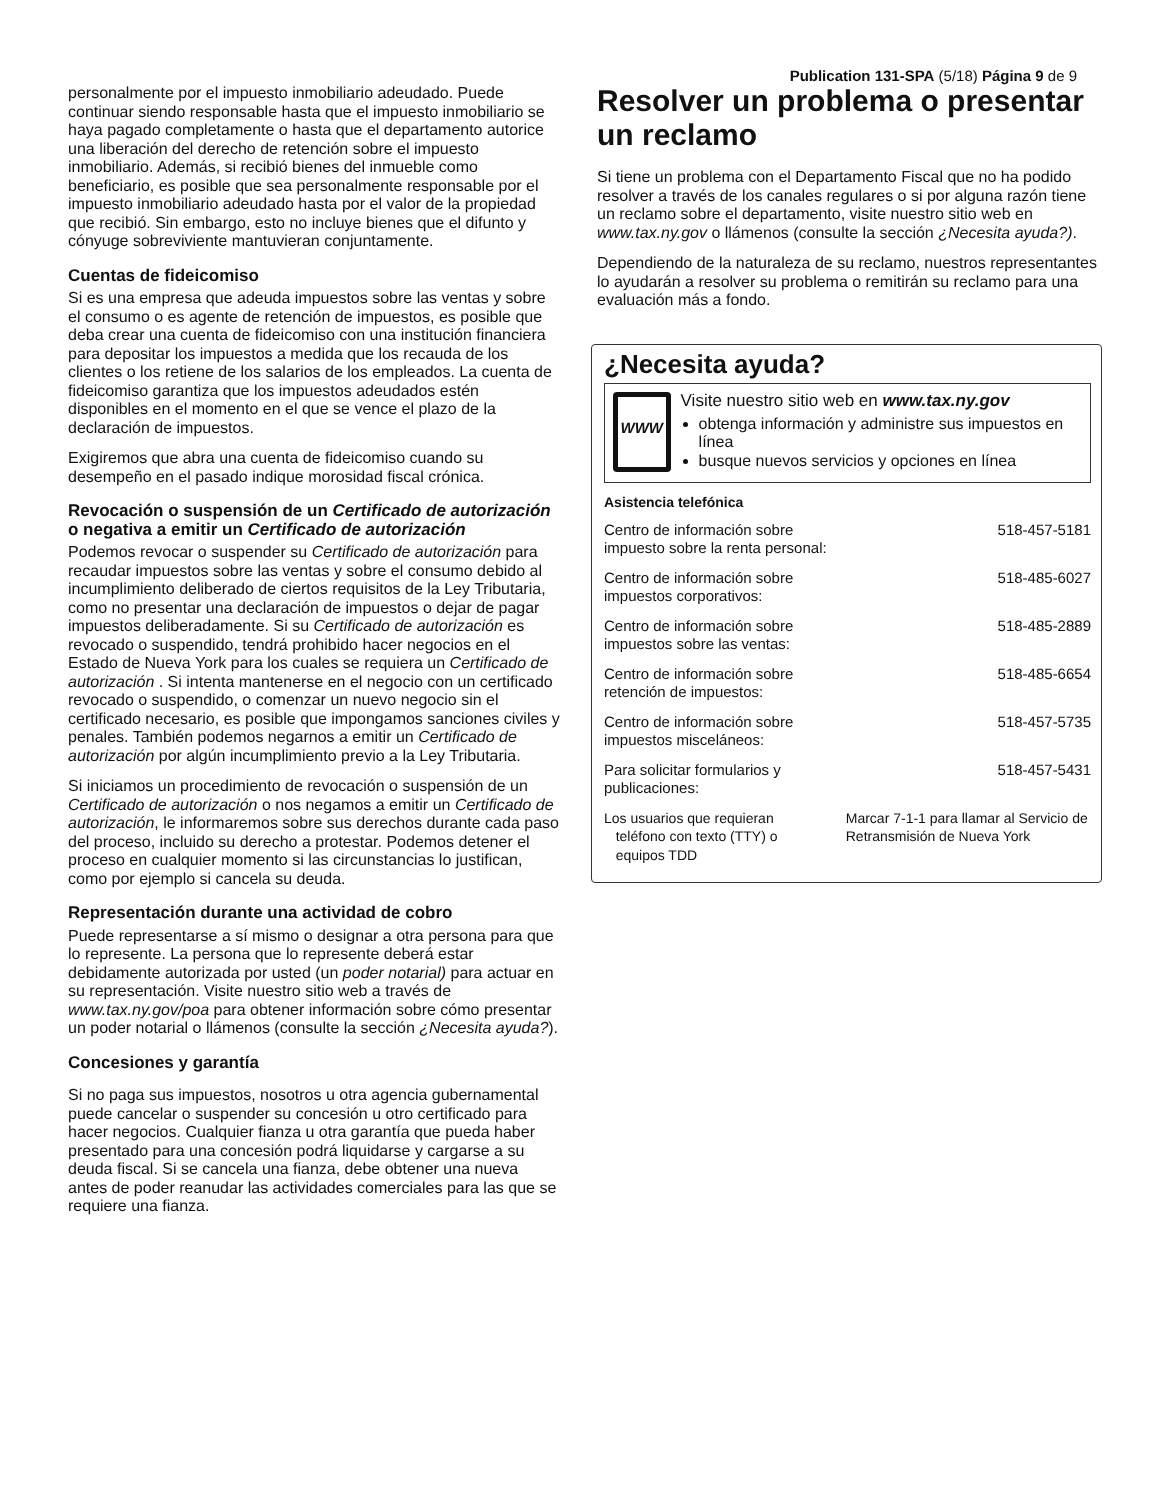Publication 131-SPA (5/18) Página 9 de 9
personalmente por el impuesto inmobiliario adeudado. Puede continuar siendo responsable hasta que el impuesto inmobiliario se haya pagado completamente o hasta que el departamento autorice una liberación del derecho de retención sobre el impuesto inmobiliario. Además, si recibió bienes del inmueble como beneficiario, es posible que sea personalmente responsable por el impuesto inmobiliario adeudado hasta por el valor de la propiedad que recibió. Sin embargo, esto no incluye bienes que el difunto y cónyuge sobreviviente mantuvieran conjuntamente.
Cuentas de fideicomiso
Si es una empresa que adeuda impuestos sobre las ventas y sobre el consumo o es agente de retención de impuestos, es posible que deba crear una cuenta de fideicomiso con una institución financiera para depositar los impuestos a medida que los recauda de los clientes o los retiene de los salarios de los empleados. La cuenta de fideicomiso garantiza que los impuestos adeudados estén disponibles en el momento en el que se vence el plazo de la declaración de impuestos.
Exigiremos que abra una cuenta de fideicomiso cuando su desempeño en el pasado indique morosidad fiscal crónica.
Revocación o suspensión de un Certificado de autorización o negativa a emitir un Certificado de autorización
Podemos revocar o suspender su Certificado de autorización para recaudar impuestos sobre las ventas y sobre el consumo debido al incumplimiento deliberado de ciertos requisitos de la Ley Tributaria, como no presentar una declaración de impuestos o dejar de pagar impuestos deliberadamente. Si su Certificado de autorización es revocado o suspendido, tendrá prohibido hacer negocios en el Estado de Nueva York para los cuales se requiera un Certificado de autorización . Si intenta mantenerse en el negocio con un certificado revocado o suspendido, o comenzar un nuevo negocio sin el certificado necesario, es posible que impongamos sanciones civiles y penales. También podemos negarnos a emitir un Certificado de autorización por algún incumplimiento previo a la Ley Tributaria.
Si iniciamos un procedimiento de revocación o suspensión de un Certificado de autorización o nos negamos a emitir un Certificado de autorización, le informaremos sobre sus derechos durante cada paso del proceso, incluido su derecho a protestar. Podemos detener el proceso en cualquier momento si las circunstancias lo justifican, como por ejemplo si cancela su deuda.
Representación durante una actividad de cobro
Puede representarse a sí mismo o designar a otra persona para que lo represente. La persona que lo represente deberá estar debidamente autorizada por usted (un poder notarial) para actuar en su representación. Visite nuestro sitio web a través de www.tax.ny.gov/poa para obtener información sobre cómo presentar un poder notarial o llámenos (consulte la sección ¿Necesita ayuda?).
Concesiones y garantía
Si no paga sus impuestos, nosotros u otra agencia gubernamental puede cancelar o suspender su concesión u otro certificado para hacer negocios. Cualquier fianza u otra garantía que pueda haber presentado para una concesión podrá liquidarse y cargarse a su deuda fiscal. Si se cancela una fianza, debe obtener una nueva antes de poder reanudar las actividades comerciales para las que se requiere una fianza.
Resolver un problema o presentar un reclamo
Si tiene un problema con el Departamento Fiscal que no ha podido resolver a través de los canales regulares o si por alguna razón tiene un reclamo sobre el departamento, visite nuestro sitio web en www.tax.ny.gov o llámenos (consulte la sección ¿Necesita ayuda?).
Dependiendo de la naturaleza de su reclamo, nuestros representantes lo ayudarán a resolver su problema o remitirán su reclamo para una evaluación más a fondo.
¿Necesita ayuda?
WWW
Visite nuestro sitio web en www.tax.ny.gov
obtenga información y administre sus impuestos en línea
busque nuevos servicios y opciones en línea
Asistencia telefónica
| Centro de información sobre impuesto sobre la renta personal: | 518-457-5181 |
| Centro de información sobre impuestos corporativos: | 518-485-6027 |
| Centro de información sobre impuestos sobre las ventas: | 518-485-2889 |
| Centro de información sobre retención de impuestos: | 518-485-6654 |
| Centro de información sobre impuestos misceláneos: | 518-457-5735 |
| Para solicitar formularios y publicaciones: | 518-457-5431 |
| Los usuarios que requieran teléfono con texto (TTY) o equipos TDD | Marcar 7-1-1 para llamar al Servicio de Retransmisión de Nueva York |